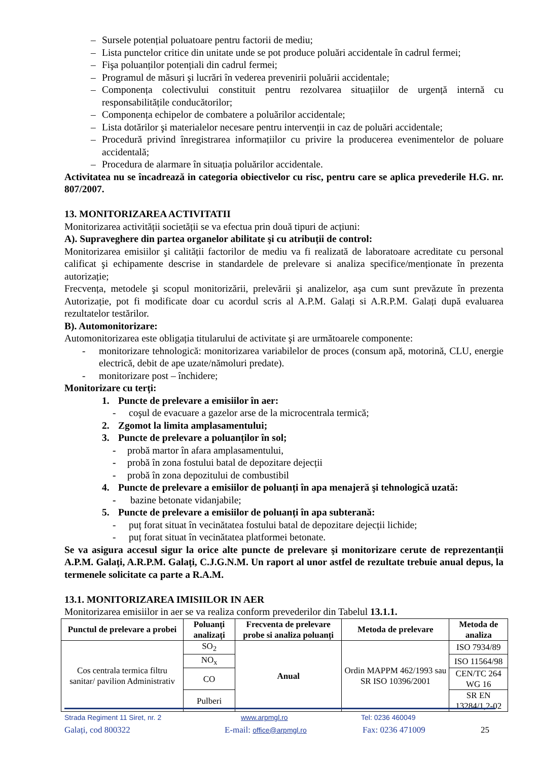– Sursele potențial poluatoare pentru factorii de mediu;
– Lista punctelor critice din unitate unde se pot produce poluări accidentale în cadrul fermei;
– Fişa poluanților potențiali din cadrul fermei;
– Programul de măsuri şi lucrări în vederea prevenirii poluării accidentale;
– Componența colectivului constituit pentru rezolvarea situațiilor de urgență internă cu responsabilitățile conducătorilor;
– Componența echipelor de combatere a poluărilor accidentale;
– Lista dotărilor şi materialelor necesare pentru intervenții in caz de poluări accidentale;
– Procedură privind înregistrarea informațiilor cu privire la producerea evenimentelor de poluare accidentală;
– Procedura de alarmare în situația poluărilor accidentale.
Activitatea nu se încadrează in categoria obiectivelor cu risc, pentru care se aplica prevederile H.G. nr. 807/2007.
13. MONITORIZAREA ACTIVITATII
Monitorizarea activității societății se va efectua prin două tipuri de acțiuni:
A). Supraveghere din partea organelor abilitate şi cu atribuții de control:
Monitorizarea emisiilor şi calității factorilor de mediu va fi realizată de laboratoare acreditate cu personal calificat şi echipamente descrise in standardele de prelevare si analiza specifice/menționate în prezenta autorizație;
Frecvența, metodele şi scopul monitorizării, prelevării şi analizelor, aşa cum sunt prevăzute în prezenta Autorizație, pot fi modificate doar cu acordul scris al A.P.M. Galați si A.R.P.M. Galați după evaluarea rezultatelor testărilor.
B). Automonitorizare:
Automonitorizarea este obligația titularului de activitate şi are următoarele componente:
- monitorizare tehnologică: monitorizarea variabilelor de proces (consum apă, motorină, CLU, energie electrică, debit de ape uzate/nămoluri predate).
- monitorizare post – închidere;
Monitorizare cu terți:
1. Puncte de prelevare a emisiilor în aer:
- coşul de evacuare a gazelor arse de la microcentrala termică;
2. Zgomot la limita amplasamentului;
3. Puncte de prelevare a poluanților în sol;
- probă martor în afara amplasamentului,
- probă în zona fostului batal de depozitare dejecții
- probă în zona depozitului de combustibil
4. Puncte de prelevare a emisiilor de poluanți în apa menajeră şi tehnologică uzată:
- bazine betonate vidanjabile;
5. Puncte de prelevare a emisiilor de poluanți în apa subterană:
- puț forat situat în vecinătatea fostului batal de depozitare dejecții lichide;
- puț forat situat în vecinătatea platformei betonate.
Se va asigura accesul sigur la orice alte puncte de prelevare şi monitorizare cerute de reprezentanții A.P.M. Galați, A.R.P.M. Galați, C.J.G.N.M. Un raport al unor astfel de rezultate trebuie anual depus, la termenele solicitate ca parte a R.A.M.
13.1. MONITORIZAREA IMISIILOR IN AER
Monitorizarea emisiilor in aer se va realiza conform prevederilor din Tabelul 13.1.1.
| Punctul de prelevare a probei | Poluanți analizați | Frecventa de prelevare probe si analiza poluanți | Metoda de prelevare | Metoda de analiza |
| --- | --- | --- | --- | --- |
| Cos centrala termica filtru sanitar/ pavilion Administrativ | SO<sub>2</sub> | Anual | Ordin MAPPM 462/1993 sau SR ISO 10396/2001 | ISO 7934/89 |
| | NO<sub>x</sub> | | | ISO 11564/98 |
| | CO | | | CEN/TC 264 WG 16 |
| | Pulberi | | | SR EN 13284/1,2-02 |
Strada Regiment 11 Siret, nr. 2 www.arpmgl.ro Tel: 0236 460049
Galați, cod 800322 E-mail: office@arpmgl.ro Fax: 0236 471009 25